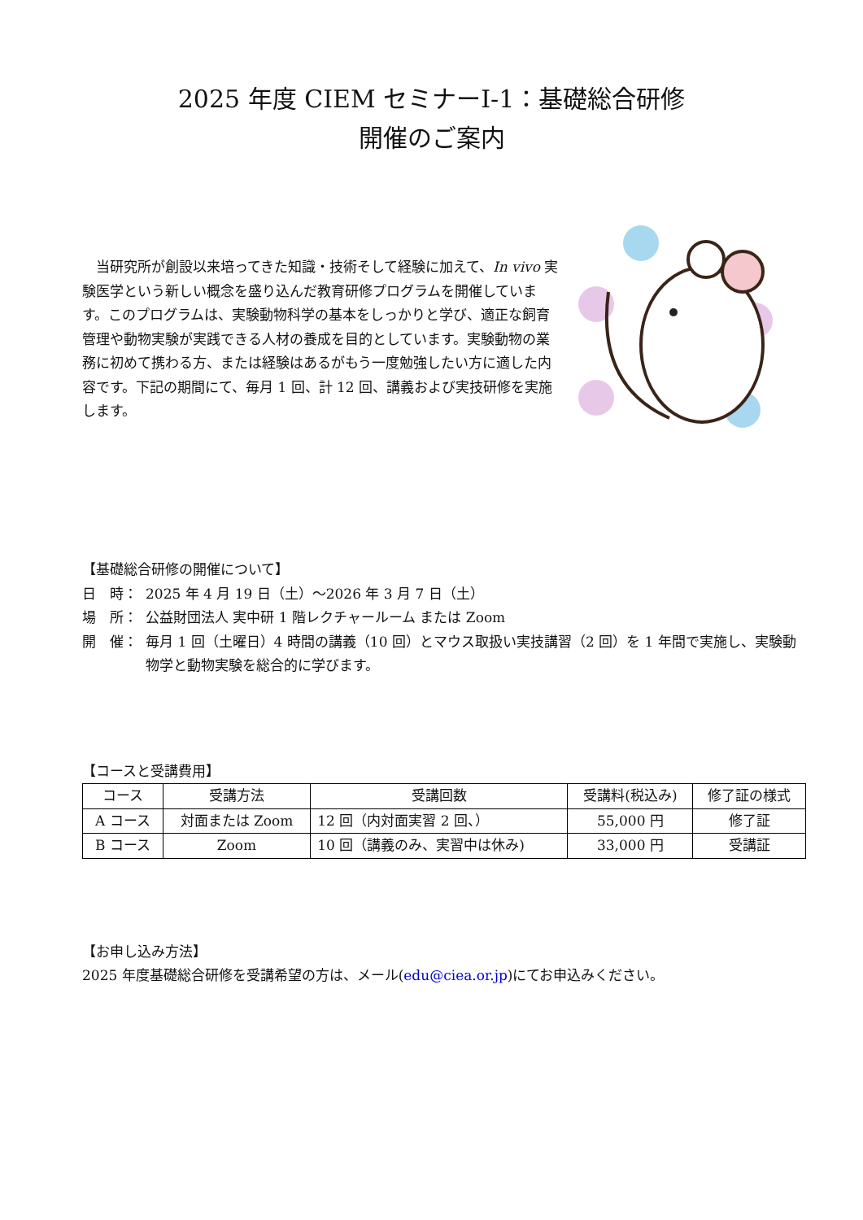2025 年度 CIEM セミナーⅠ-1：基礎総合研修
開催のご案内
　当研究所が創設以来培ってきた知識・技術そして経験に加えて、In vivo 実験医学という新しい概念を盛り込んだ教育研修プログラムを開催しています。このプログラムは、実験動物科学の基本をしっかりと学び、適正な飼育管理や動物実験が実践できる人材の養成を目的としています。実験動物の業務に初めて携わる方、または経験はあるがもう一度勉強したい方に適した内容です。下記の期間にて、毎月 1 回、計 12 回、講義および実技研修を実施します。
【基礎総合研修の開催について】
日　時： 2025 年 4 月 19 日（土）～2026 年 3 月 7 日（土）
場　所： 公益財団法人 実中研 1 階レクチャールーム または Zoom
開　催： 毎月 1 回（土曜日）4 時間の講義（10 回）とマウス取扱い実技講習（2 回）を 1 年間で実施し、実験動物学と動物実験を総合的に学びます。
【コースと受講費用】
| コース | 受講方法 | 受講回数 | 受講料(税込み) | 修了証の様式 |
| --- | --- | --- | --- | --- |
| A コース | 対面または Zoom | 12 回（内対面実習 2 回、） | 55,000 円 | 修了証 |
| B コース | Zoom | 10 回（講義のみ、実習中は休み) | 33,000 円 | 受講証 |
【お申し込み方法】
2025 年度基礎総合研修を受講希望の方は、メール(edu@ciea.or.jp)にてお申込みください。